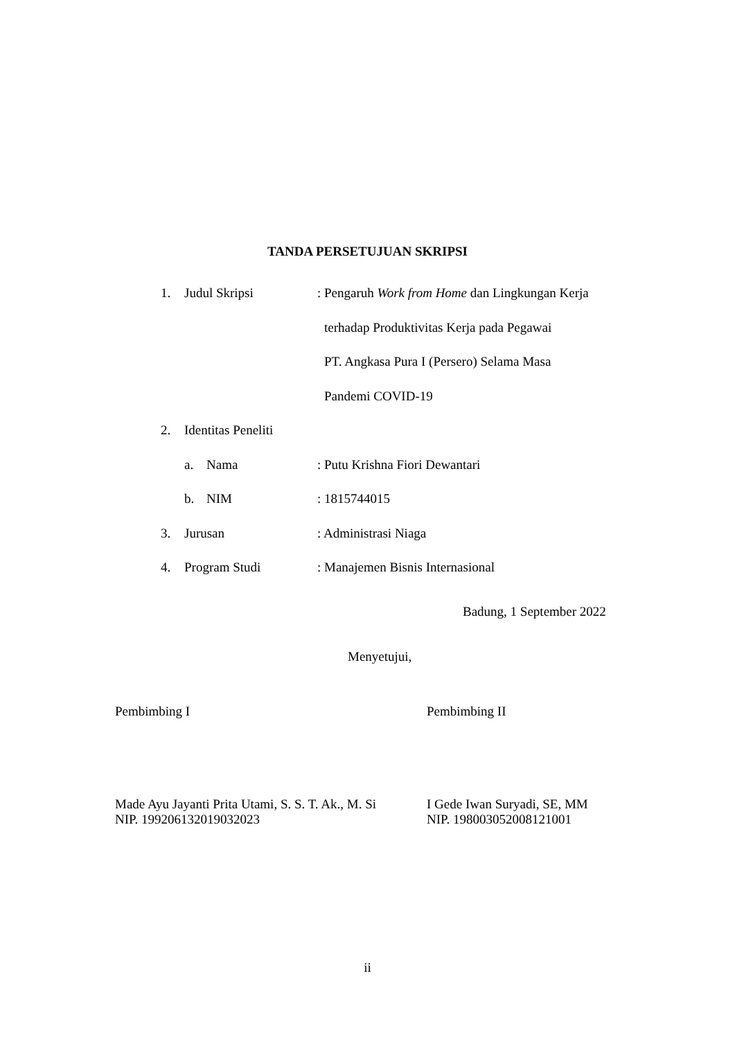TANDA PERSETUJUAN SKRIPSI
1. Judul Skripsi: Pengaruh Work from Home dan Lingkungan Kerja
terhadap Produktivitas Kerja pada Pegawai
PT. Angkasa Pura I (Persero) Selama Masa
Pandemi COVID-19
2. Identitas Peneliti
a. Nama: Putu Krishna Fiori Dewantari
b. NIM: 1815744015
3. Jurusan: Administrasi Niaga
4. Program Studi: Manajemen Bisnis Internasional
Badung, 1 September 2022
Menyetujui,
Pembimbing I Pembimbing II
Made Ayu Jayanti Prita Utami, S. S. T. Ak., M. Si
NIP. 199206132019032023
I Gede Iwan Suryadi, SE, MM
NIP. 198003052008121001
ii